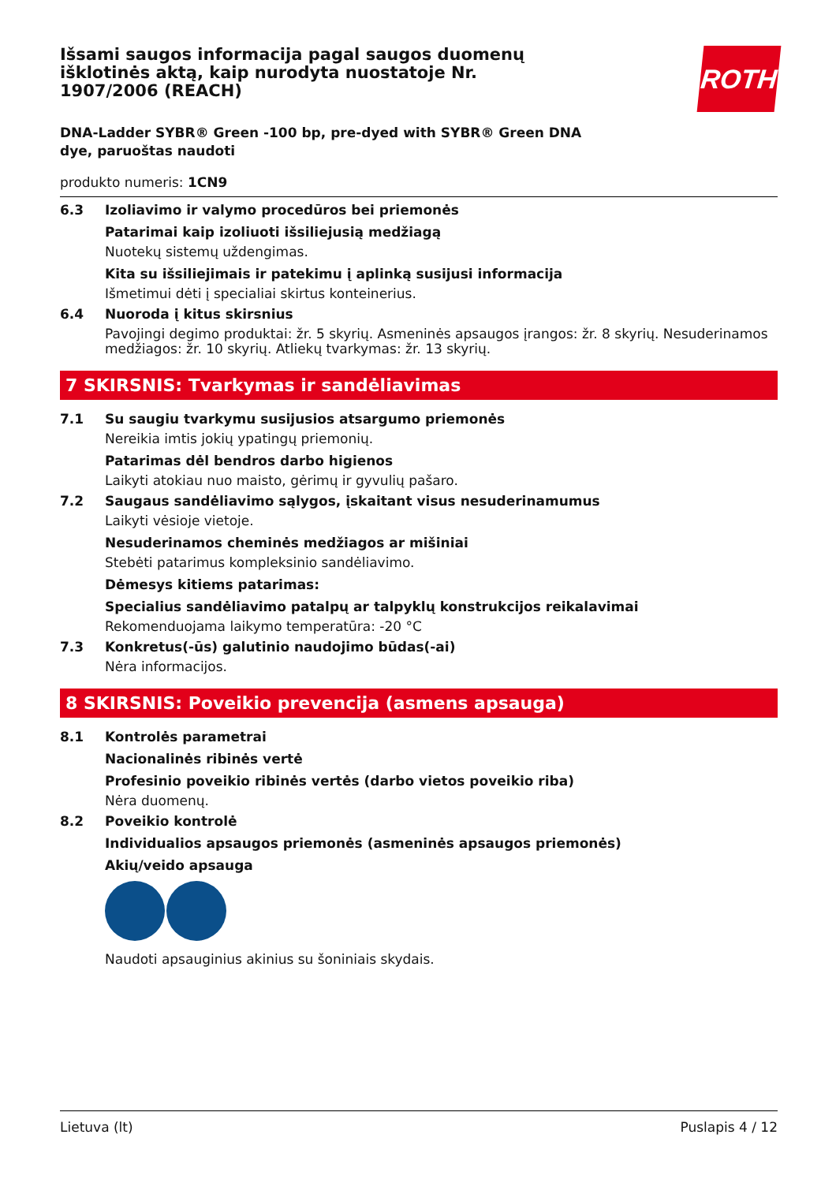ROTH
Išsami saugos informacija pagal saugos duomenų išklotinės aktą, kaip nurodyta nuostatoje Nr. 1907/2006 (REACH)
DNA-Ladder SYBR® Green -100 bp, pre-dyed with SYBR® Green DNA dye, paruoštas naudoti
produkto numeris: 1CN9
6.3 Izoliavimo ir valymo procedūros bei priemonės
Patarimai kaip izoliuoti išsiliejusią medžiagą
Nuotekų sistemų uždengimas.
Kita su išsiliejimais ir patekimu į aplinką susijusi informacija
Išmetimui dėti į specialiai skirtus konteinerius.
6.4 Nuoroda į kitus skirsnius
Pavojingi degimo produktai: žr. 5 skyrių. Asmeninės apsaugos įrangos: žr. 8 skyrių. Nesuderinamos medžiagos: žr. 10 skyrių. Atliekų tvarkymas: žr. 13 skyrių.
7 SKIRSNIS: Tvarkymas ir sandėliavimas
7.1 Su saugiu tvarkymu susijusios atsargumo priemonės
Nereikia imtis jokių ypatingų priemonių.
Patarimas dėl bendros darbo higienos
Laikyti atokiau nuo maisto, gėrimų ir gyvulių pašaro.
7.2 Saugaus sandėliavimo sąlygos, įskaitant visus nesuderinamumus
Laikyti vėsioje vietoje.
Nesuderinamos cheminės medžiagos ar mišiniai
Stebėti patarimus kompleksinio sandėliavimo.
Dėmesys kitiems patarimas:
Specialius sandėliavimo patalpų ar talpyklų konstrukcijos reikalavimai
Rekomenduojama laikymo temperatūra: -20 °C
7.3 Konkretus(-ūs) galutinio naudojimo būdas(-ai)
Nėra informacijos.
8 SKIRSNIS: Poveikio prevencija (asmens apsauga)
8.1 Kontrolės parametrai
Nacionalinės ribinės vertė
Profesinio poveikio ribinės vertės (darbo vietos poveikio riba)
Nėra duomenų.
8.2 Poveikio kontrolė
Individualios apsaugos priemonės (asmeninės apsaugos priemonės)
Akių/veido apsauga
Naudoti apsauginius akinius su šoniniais skydais.
Lietuva (lt) Puslapis 4 / 12